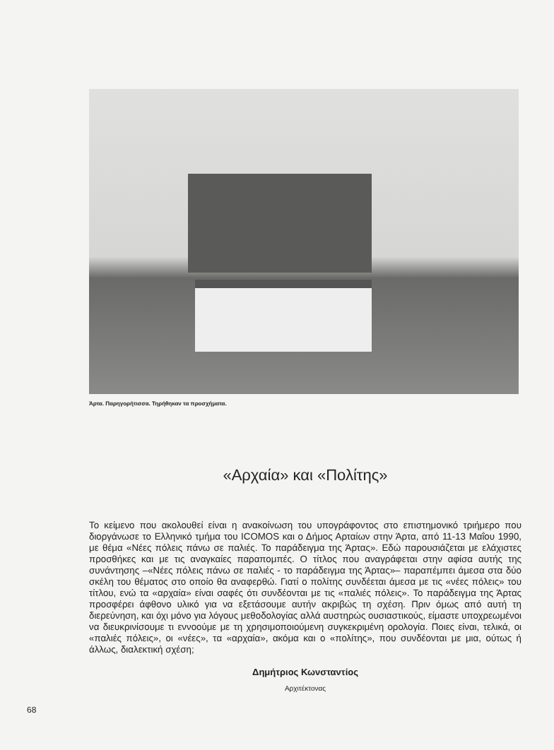Άρτα. Παρηγορήτισσα. Τηρήθηκαν τα προσχήματα.
«Αρχαία» και «Πολίτης»
Το κείμενο που ακολουθεί είναι η ανακοίνωση του υπογράφοντος στο επιστημονικό τριήμερο που διοργάνωσε το Ελληνικό τμήμα του ICOMOS και ο Δήμος Αρταίων στην Άρτα, από 11-13 Μαΐου 1990, με θέμα «Νέες πόλεις πάνω σε παλιές. Το παράδειγμα της Άρτας». Εδώ παρουσιάζεται με ελάχιστες προσθήκες και με τις αναγκαίες παραπομπές. Ο τίτλος που αναγράφεται στην αφίσα αυτής της συνάντησης –«Νέες πόλεις πάνω σε παλιές - το παράδειγμα της Άρτας»– παραπέμπει άμεσα στα δύο σκέλη του θέματος στο οποίο θα αναφερθώ. Γιατί ο πολίτης συνδέεται άμεσα με τις «νέες πόλεις» του τίτλου, ενώ τα «αρχαία» είναι σαφές ότι συνδέονται με τις «παλιές πόλεις». Το παράδειγμα της Άρτας προσφέρει άφθονο υλικό για να εξετάσουμε αυτήν ακριβώς τη σχέση. Πριν όμως από αυτή τη διερεύνηση, και όχι μόνο για λόγους μεθοδολογίας αλλά αυστηρώς ουσιαστικούς, είμαστε υποχρεωμένοι να διευκρινίσουμε τι εννοούμε με τη χρησιμοποιούμενη συγκεκριμένη ορολογία. Ποιες είναι, τελικά, οι «παλιές πόλεις», οι «νέες», τα «αρχαία», ακόμα και ο «πολίτης», που συνδέονται με μια, ούτως ή άλλως, διαλεκτική σχέση;
Δημήτριος Κωνσταντίος
Αρχιτέκτονας
68